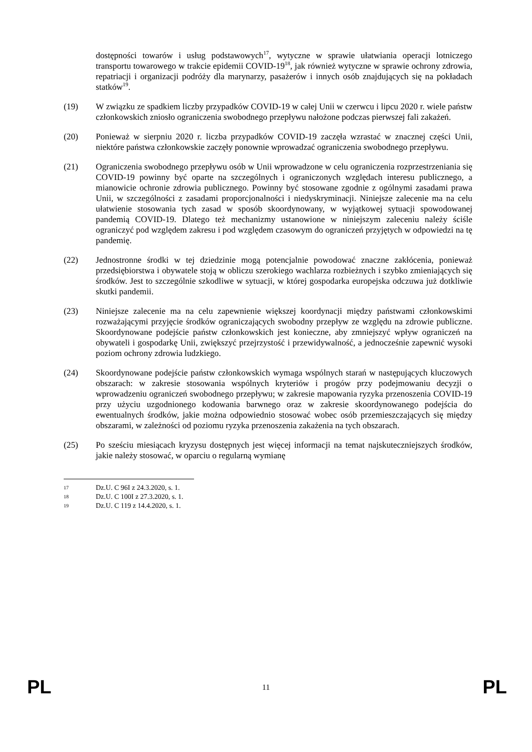dostępności towarów i usług podstawowych<sup>17</sup>, wytyczne w sprawie ułatwiania operacji lotniczego transportu towarowego w trakcie epidemii COVID-19<sup>18</sup>, jak również wytyczne w sprawie ochrony zdrowia, repatriacji i organizacji podróży dla marynarzy, pasażerów i innych osób znajdujących się na pokładach statków<sup>19</sup>.
(19) W związku ze spadkiem liczby przypadków COVID-19 w całej Unii w czerwcu i lipcu 2020 r. wiele państw członkowskich zniosło ograniczenia swobodnego przepływu nałożone podczas pierwszej fali zakażeń.
(20) Ponieważ w sierpniu 2020 r. liczba przypadków COVID-19 zaczęła wzrastać w znacznej części Unii, niektóre państwa członkowskie zaczęły ponownie wprowadzać ograniczenia swobodnego przepływu.
(21) Ograniczenia swobodnego przepływu osób w Unii wprowadzone w celu ograniczenia rozprzestrzeniania się COVID-19 powinny być oparte na szczególnych i ograniczonych względach interesu publicznego, a mianowicie ochronie zdrowia publicznego. Powinny być stosowane zgodnie z ogólnymi zasadami prawa Unii, w szczególności z zasadami proporcjonalności i niedyskryminacji. Niniejsze zalecenie ma na celu ułatwienie stosowania tych zasad w sposób skoordynowany, w wyjątkowej sytuacji spowodowanej pandemią COVID-19. Dlatego też mechanizmy ustanowione w niniejszym zaleceniu należy ściśle ograniczyć pod względem zakresu i pod względem czasowym do ograniczeń przyjętych w odpowiedzi na tę pandemię.
(22) Jednostronne środki w tej dziedzinie mogą potencjalnie powodować znaczne zakłócenia, ponieważ przedsiębiorstwa i obywatele stoją w obliczu szerokiego wachlarza rozbieżnych i szybko zmieniających się środków. Jest to szczególnie szkodliwe w sytuacji, w której gospodarka europejska odczuwa już dotkliwie skutki pandemii.
(23) Niniejsze zalecenie ma na celu zapewnienie większej koordynacji między państwami członkowskimi rozważającymi przyjęcie środków ograniczających swobodny przepływ ze względu na zdrowie publiczne. Skoordynowane podejście państw członkowskich jest konieczne, aby zmniejszyć wpływ ograniczeń na obywateli i gospodarkę Unii, zwiększyć przejrzystość i przewidywalność, a jednocześnie zapewnić wysoki poziom ochrony zdrowia ludzkiego.
(24) Skoordynowane podejście państw członkowskich wymaga wspólnych starań w następujących kluczowych obszarach: w zakresie stosowania wspólnych kryteriów i progów przy podejmowaniu decyzji o wprowadzeniu ograniczeń swobodnego przepływu; w zakresie mapowania ryzyka przenoszenia COVID-19 przy użyciu uzgodnionego kodowania barwnego oraz w zakresie skoordynowanego podejścia do ewentualnych środków, jakie można odpowiednio stosować wobec osób przemieszczających się między obszarami, w zależności od poziomu ryzyka przenoszenia zakażenia na tych obszarach.
(25) Po sześciu miesiącach kryzysu dostępnych jest więcej informacji na temat najskuteczniejszych środków, jakie należy stosować, w oparciu o regularną wymianę
17 Dz.U. C 96I z 24.3.2020, s. 1.
18 Dz.U. C 100I z 27.3.2020, s. 1.
19 Dz.U. C 119 z 14.4.2020, s. 1.
PL 11 PL